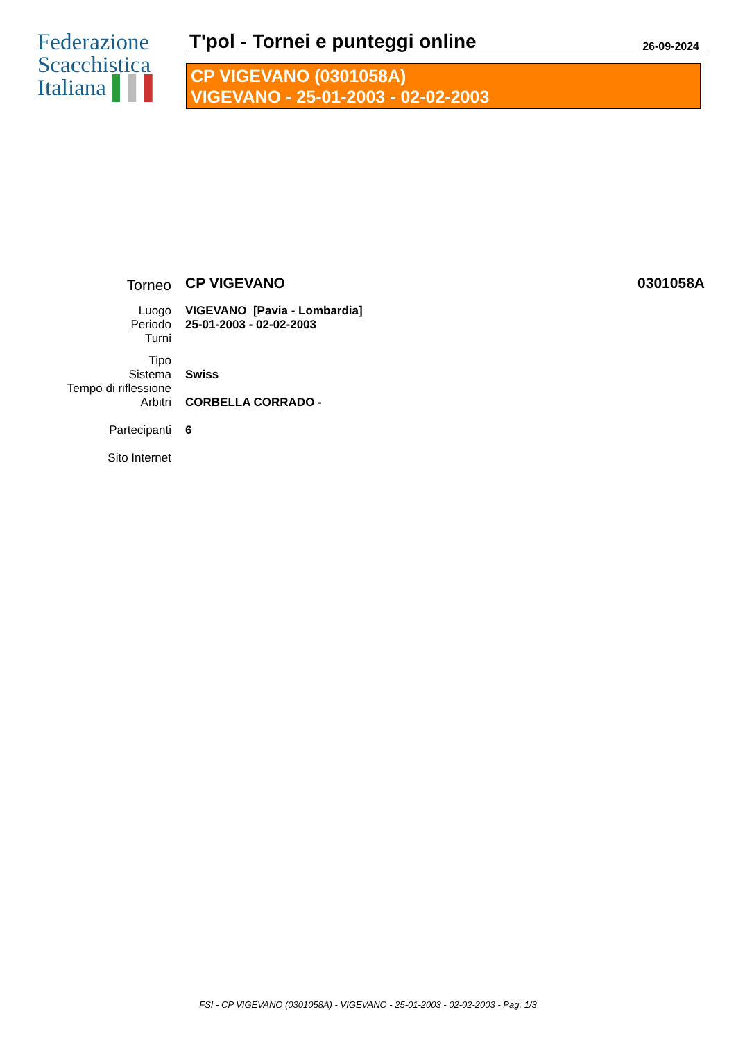Federazione
Scacchistica
Italiana ▌▌▌
T'pol - Tornei e punteggi online
26-09-2024
CP VIGEVANO (0301058A)
VIGEVANO - 25-01-2003 - 02-02-2003
| Torneo | CP VIGEVANO | 0301058A |
| Luogo | VIGEVANO [Pavia - Lombardia] | |
| Periodo | 25-01-2003 - 02-02-2003 | |
| Turni | | |
| Tipo | | |
| Sistema | Swiss | |
| Tempo di riflessione | | |
| Arbitri | CORBELLA CORRADO - | |
| Partecipanti | 6 | |
| Sito Internet | | |
FSI - CP VIGEVANO (0301058A) - VIGEVANO - 25-01-2003 - 02-02-2003 - Pag. 1/3